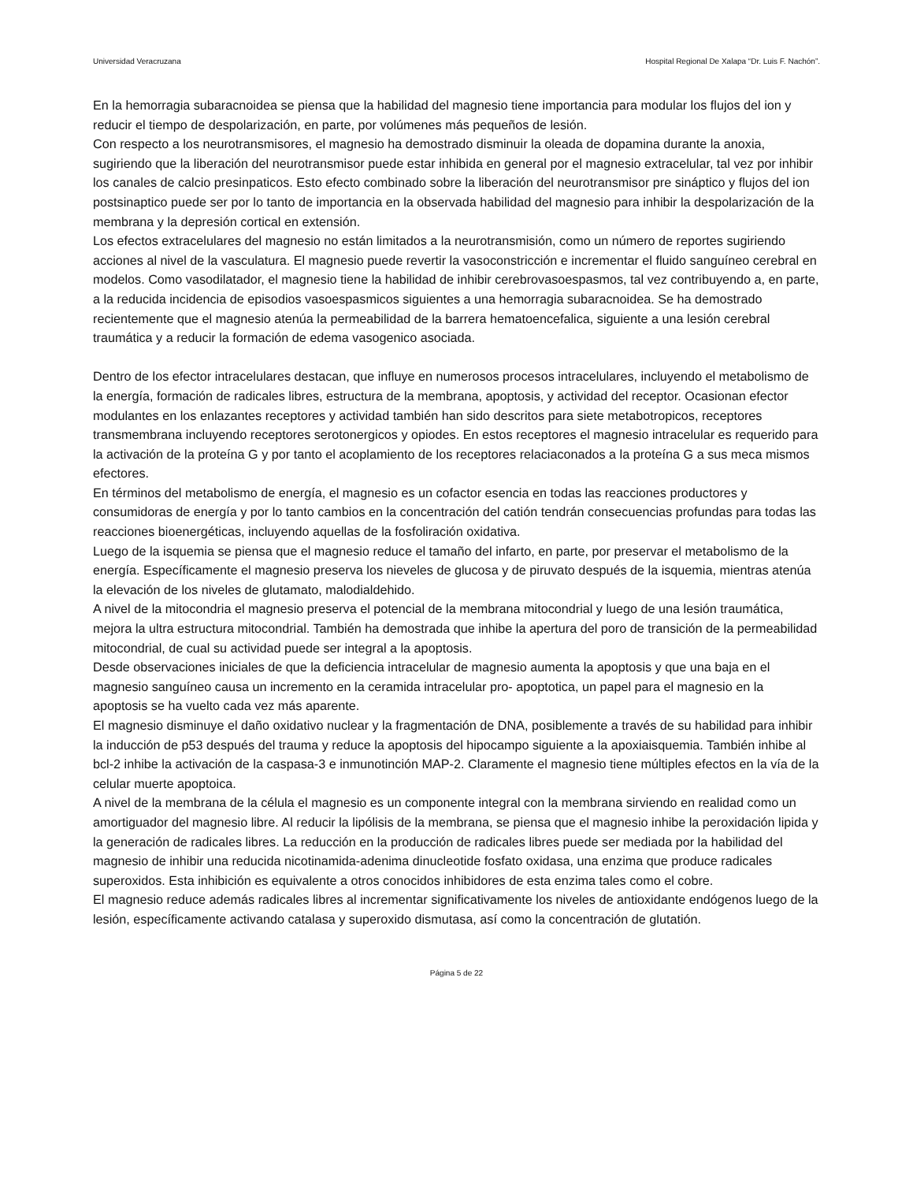Universidad Veracruzana Hospital Regional De Xalapa “Dr. Luis F. Nachón”.
En la hemorragia subaracnoidea se piensa que la habilidad del magnesio tiene importancia para modular los flujos del ion y reducir el tiempo de despolarización, en parte, por volúmenes más pequeños de lesión.
Con respecto a los neurotransmisores, el magnesio ha demostrado disminuir la oleada de dopamina durante la anoxia, sugiriendo que la liberación del neurotransmisor puede estar inhibida en general por el magnesio extracelular, tal vez por inhibir los canales de calcio presinpaticos. Esto efecto combinado sobre la liberación del neurotransmisor pre sináptico y flujos del ion postsinaptico puede ser por lo tanto de importancia en la observada habilidad del magnesio para inhibir la despolarización de la membrana y la depresión cortical en extensión.
Los efectos extracelulares del magnesio no están limitados a la neurotransmisión, como un número de reportes sugiriendo acciones al nivel de la vasculatura. El magnesio puede revertir la vasoconstricción e incrementar el fluido sanguíneo cerebral en modelos. Como vasodilatador, el magnesio tiene la habilidad de inhibir cerebrovasoespasmos, tal vez contribuyendo a, en parte, a la reducida incidencia de episodios vasoespasmicos siguientes a una hemorragia subaracnoidea. Se ha demostrado recientemente que el magnesio atenúa la permeabilidad de la barrera hematoencefalica, siguiente a una lesión cerebral traumática y a reducir la formación de edema vasogenico asociada.
Dentro de los efector intracelulares destacan, que influye en numerosos procesos intracelulares, incluyendo el metabolismo de la energía, formación de radicales libres, estructura de la membrana, apoptosis, y actividad del receptor. Ocasionan efector modulantes en los enlazantes receptores y actividad también han sido descritos para siete metabotropicos, receptores transmembrana incluyendo receptores serotonergicos y opiodes. En estos receptores el magnesio intracelular es requerido para la activación de la proteína G y por tanto el acoplamiento de los receptores relaciaconados a la proteína G a sus meca mismos efectores.
En términos del metabolismo de energía, el magnesio es un cofactor esencia en todas las reacciones productores y consumidoras de energía y por lo tanto cambios en la concentración del catión tendrán consecuencias profundas para todas las reacciones bioenergéticas, incluyendo aquellas de la fosfoliración oxidativa.
Luego de la isquemia se piensa que el magnesio reduce el tamaño del infarto, en parte, por preservar el metabolismo de la energía. Específicamente el magnesio preserva los nieveles de glucosa y de piruvato después de la isquemia, mientras atenúa la elevación de los niveles de glutamato, malodialdehido.
A nivel de la mitocondria el magnesio preserva el potencial de la membrana mitocondrial y luego de una lesión traumática, mejora la ultra estructura mitocondrial. También ha demostrada que inhibe la apertura del poro de transición de la permeabilidad mitocondrial, de cual su actividad puede ser integral a la apoptosis.
Desde observaciones iniciales de que la deficiencia intracelular de magnesio aumenta la apoptosis y que una baja en el magnesio sanguíneo causa un incremento en la ceramida intracelular pro- apoptotica, un papel para el magnesio en la apoptosis se ha vuelto cada vez más aparente.
El magnesio disminuye el daño oxidativo nuclear y la fragmentación de DNA, posiblemente a través de su habilidad para inhibir la inducción de p53 después del trauma y reduce la apoptosis del hipocampo siguiente a la apoxiaisquemia. También inhibe al bcl-2 inhibe la activación de la caspasa-3 e inmunotinción MAP-2. Claramente el magnesio tiene múltiples efectos en la vía de la celular muerte apoptoica.
A nivel de la membrana de la célula el magnesio es un componente integral con la membrana sirviendo en realidad como un amortiguador del magnesio libre. Al reducir la lipólisis de la membrana, se piensa que el magnesio inhibe la peroxidación lipida y la generación de radicales libres. La reducción en la producción de radicales libres puede ser mediada por la habilidad del magnesio de inhibir una reducida nicotinamida-adenima dinucleotide fosfato oxidasa, una enzima que produce radicales superoxidos. Esta inhibición es equivalente a otros conocidos inhibidores de esta enzima tales como el cobre.
El magnesio reduce además radicales libres al incrementar significativamente los niveles de antioxidante endógenos luego de la lesión, específicamente activando catalasa y superoxido dismutasa, así como la concentración de glutatión.
Página 5 de 22